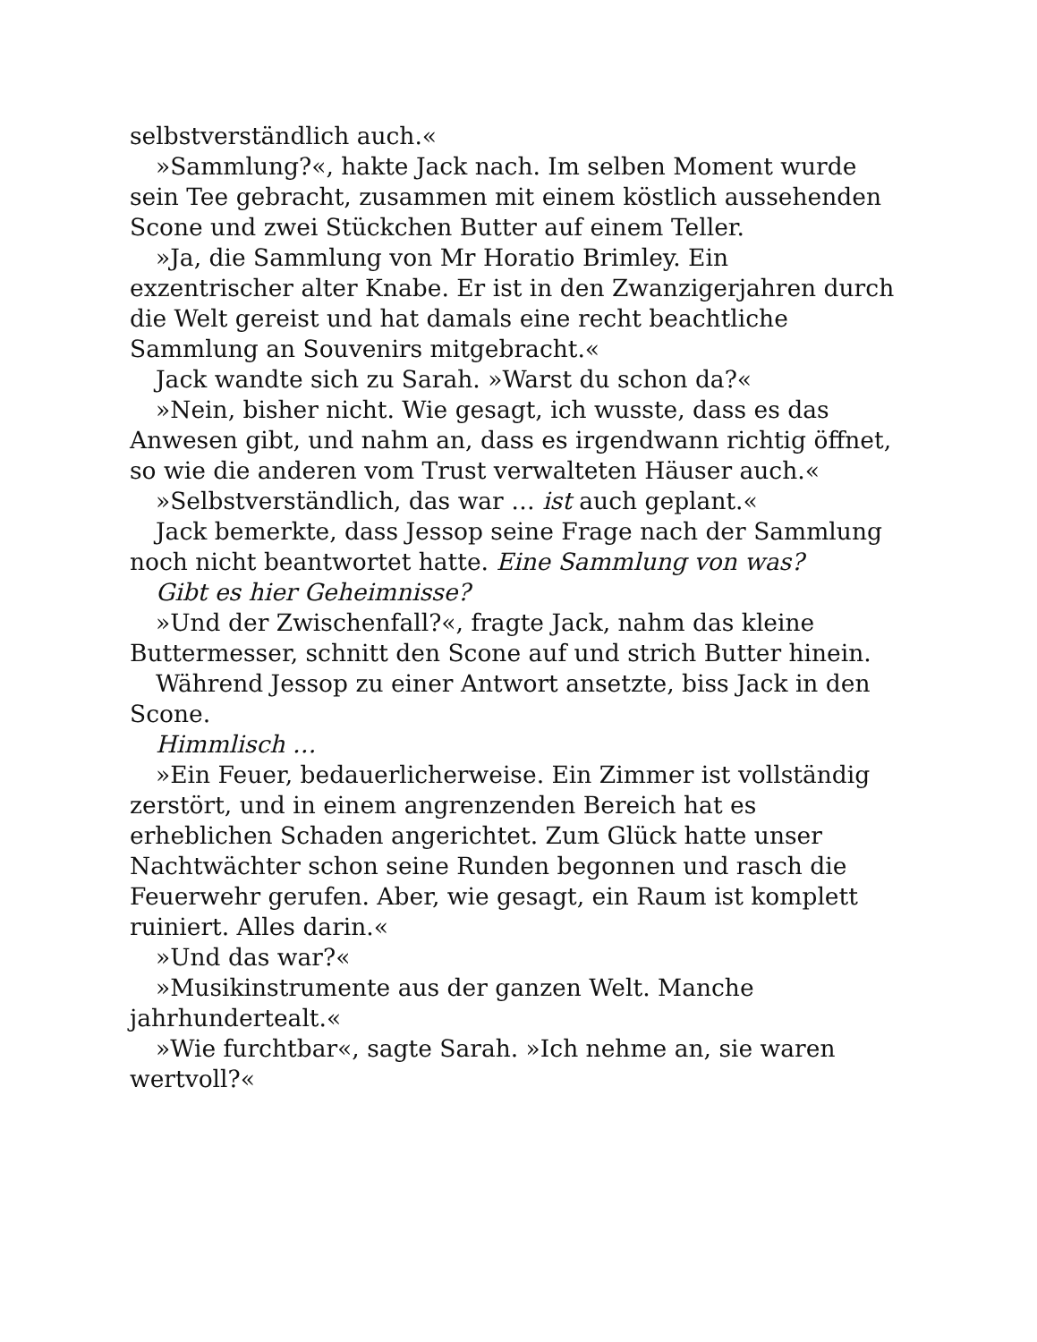selbstverständlich auch.«
»Sammlung?«, hakte Jack nach. Im selben Moment wurde sein Tee gebracht, zusammen mit einem köstlich aussehenden Scone und zwei Stückchen Butter auf einem Teller.
»Ja, die Sammlung von Mr Horatio Brimley. Ein exzentrischer alter Knabe. Er ist in den Zwanzigerjahren durch die Welt gereist und hat damals eine recht beachtliche Sammlung an Souvenirs mitgebracht.«
Jack wandte sich zu Sarah. »Warst du schon da?«
»Nein, bisher nicht. Wie gesagt, ich wusste, dass es das Anwesen gibt, und nahm an, dass es irgendwann richtig öffnet, so wie die anderen vom Trust verwalteten Häuser auch.«
»Selbstverständlich, das war … ist auch geplant.«
Jack bemerkte, dass Jessop seine Frage nach der Sammlung noch nicht beantwortet hatte. Eine Sammlung von was?
Gibt es hier Geheimnisse?
»Und der Zwischenfall?«, fragte Jack, nahm das kleine Buttermesser, schnitt den Scone auf und strich Butter hinein.
Während Jessop zu einer Antwort ansetzte, biss Jack in den Scone.
Himmlisch …
»Ein Feuer, bedauerlicherweise. Ein Zimmer ist vollständig zerstört, und in einem angrenzenden Bereich hat es erheblichen Schaden angerichtet. Zum Glück hatte unser Nachtwächter schon seine Runden begonnen und rasch die Feuerwehr gerufen. Aber, wie gesagt, ein Raum ist komplett ruiniert. Alles darin.«
»Und das war?«
»Musikinstrumente aus der ganzen Welt. Manche jahrhundertealt.«
»Wie furchtbar«, sagte Sarah. »Ich nehme an, sie waren wertvoll?«